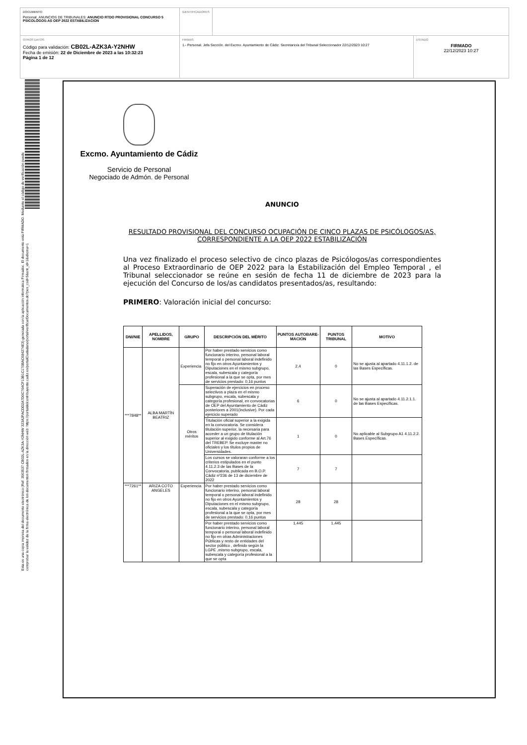DOCUMENTO
Personal_ANUNCIOS DE TRIBUNALES: ANUNCIO RTDO PROVISIONAL CONCURSO 5 PSICOLOGOS-AS OEP 2022 ESTABILIZACION
IDENTIFICADORES
OTROS DATOS
Código para validación: CB02L-AZK3A-Y2NHW
Fecha de emisión: 22 de Diciembre de 2023 a las 10:32:23
Página 1 de 12
FIRMAS
1.- Personal. Jefa Sección. del Excmo. Ayuntamiento de Cádiz. Secretario/a del Tribunal Seleccionador 22/12/2023 10:27
ESTADO
FIRMADO
22/12/2023 10:27
Esta es una copia impresa del documento electrónico (Ref: 3563537 CB02L-AZK3A-Y2NHW 323A2FACDD2A7D0C764CF13B1C170BAC684274E3) generada con la aplicación informática Firmadoc. El documento está FIRMADO. Mediante el código de verificación puede comprobar la validez de la firma electrónica de los documentos firmados en la dirección web: https://portaldelcontribuyente.cadiz.es/portalCiudadano/portal/verificarDocumentos.do?pes_cod=5&ent_id=1&idioma=1
Excmo. Ayuntamiento de Cádiz
Servicio de Personal
Negociado de Admón. de Personal
ANUNCIO
RESULTADO PROVISIONAL DEL CONCURSO OCUPACIÓN DE CINCO PLAZAS DE PSICÓLOGOS/AS, CORRESPONDIENTE A LA OEP 2022 ESTABILIZACIÓN
Una vez finalizado el proceso selectivo de cinco plazas de Psicólogos/as correspondientes al Proceso Extraordinario de OEP 2022 para la Estabilización del Empleo Temporal , el Tribunal seleccionador se reúne en sesión de fecha 11 de diciembre de 2023 para la ejecución del Concurso de los/as candidatos presentados/as, resultando:
PRIMERO: Valoración inicial del concurso:
| DNI/NIE | APELLIDOS, NOMBRE | GRUPO | DESCRIPCIÓN DEL MÉRITO | PUNTOS AUTOBARE-MACIÓN | PUNTOS TRIBUNAL | MOTIVO |
| --- | --- | --- | --- | --- | --- | --- |
| ***7848** | ALBA MARTÍN BEATRIZ | Experiencia | Por haber prestado servicios como funcionario interino, personal laboral temporal o personal laboral indefinido no fijo en otros Ayuntamientos y Diputaciones en el mismo subgrupo, escala, subescala y categoría profesional a la que se opta, por mes de servicios prestado: 0,16 puntos | 2,4 | 0 | No se ajusta al apartado 4.11.1.2. de las Bases Específicas. |
| | | Otros méritos | Superación de ejercicios en proceso selectivos a plaza en el mismo subgrupo, escala, subescala y categoría profesional, en convocatorias de OEP del Ayuntamiento de Cádiz posteriores a 2001(inclusive). Por cada ejercicio superado | 6 | 0 | No se ajusta al apartado 4.11.2.1.1. de las Bases Específicas. |
| | | | Titulación oficial superior a la exigida en la convocatoria. Se considera titulación superior, la necesaria para acceder a un grupo de titulación superior al exigido conforme al Art.76 del TREBEP. Se excluye master no oficiales y los títulos propios de Universidades. | 1 | 0 | No aplicable al Subgrupo A1 4.11.2.2. Bases Específicas. |
| | | | Los cursos se valoraran conforme a los criterios estipulados en el punto 4.11.2.3 de las Bases de la Convocatoria, publicada en B.O.P. Cádiz nº236 de 13 de diciembre de 2022 | 7 | 7 | |
| ***7261** | ARIZA COTO ANGELES | Experiencia | Por haber prestado servicios como funcionario interino, personal laboral temporal o personal laboral indefinido no fijo en otros Ayuntamientos y Diputaciones en el mismo subgrupo, escala, subescala y categoría profesional a la que se opta, por mes de servicios prestado: 0,16 puntos | 28 | 28 | |
| | | | Por haber prestado servicios como funcionario interino, personal laboral temporal o personal laboral indefinido no fijo en otras Administraciones Públicas y resto de entidades del sector público , definido según la LGPE ,mismo subgrupo, escala, subescala y categoría profesional a la que se opta | 1,445 | 1,445 | |